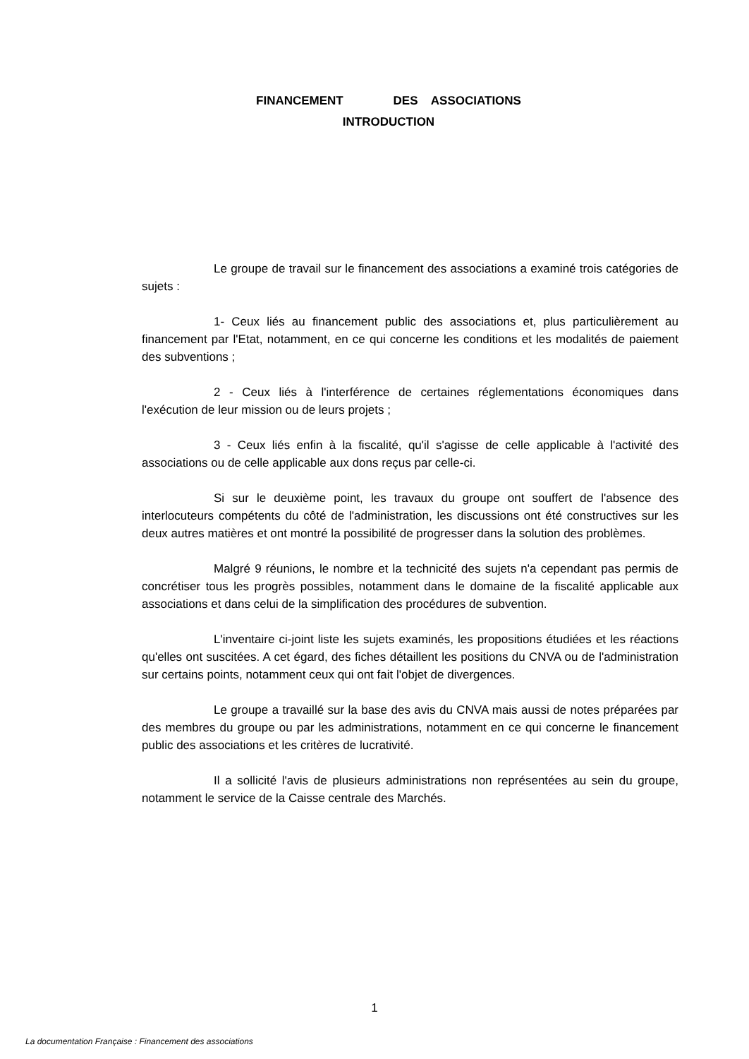FINANCEMENT DES ASSOCIATIONS
INTRODUCTION
Le groupe de travail sur le financement des associations a examiné trois catégories de sujets :
1- Ceux liés au financement public des associations et, plus particulièrement au financement par l'Etat, notamment, en ce qui concerne les conditions et les modalités de paiement des subventions ;
2 - Ceux liés à l'interférence de certaines réglementations économiques dans l'exécution de leur mission ou de leurs projets ;
3 - Ceux liés enfin à la fiscalité, qu'il s'agisse de celle applicable à l'activité des associations ou de celle applicable aux dons reçus par celle-ci.
Si sur le deuxième point, les travaux du groupe ont souffert de l'absence des interlocuteurs compétents du côté de l'administration, les discussions ont été constructives sur les deux autres matières et ont montré la possibilité de progresser dans la solution des problèmes.
Malgré 9 réunions, le nombre et la technicité des sujets n'a cependant pas permis de concrétiser tous les progrès possibles, notamment dans le domaine de la fiscalité applicable aux associations et dans celui de la simplification des procédures de subvention.
L'inventaire ci-joint liste les sujets examinés, les propositions étudiées et les réactions qu'elles ont suscitées. A cet égard, des fiches détaillent les positions du CNVA ou de l'administration sur certains points, notamment ceux qui ont fait l'objet de divergences.
Le groupe a travaillé sur la base des avis du CNVA mais aussi de notes préparées par des membres du groupe ou par les administrations, notamment en ce qui concerne le financement public des associations et les critères de lucrativité.
Il a sollicité l'avis de plusieurs administrations non représentées au sein du groupe, notamment le service de la Caisse centrale des Marchés.
1
La documentation Française : Financement des associations